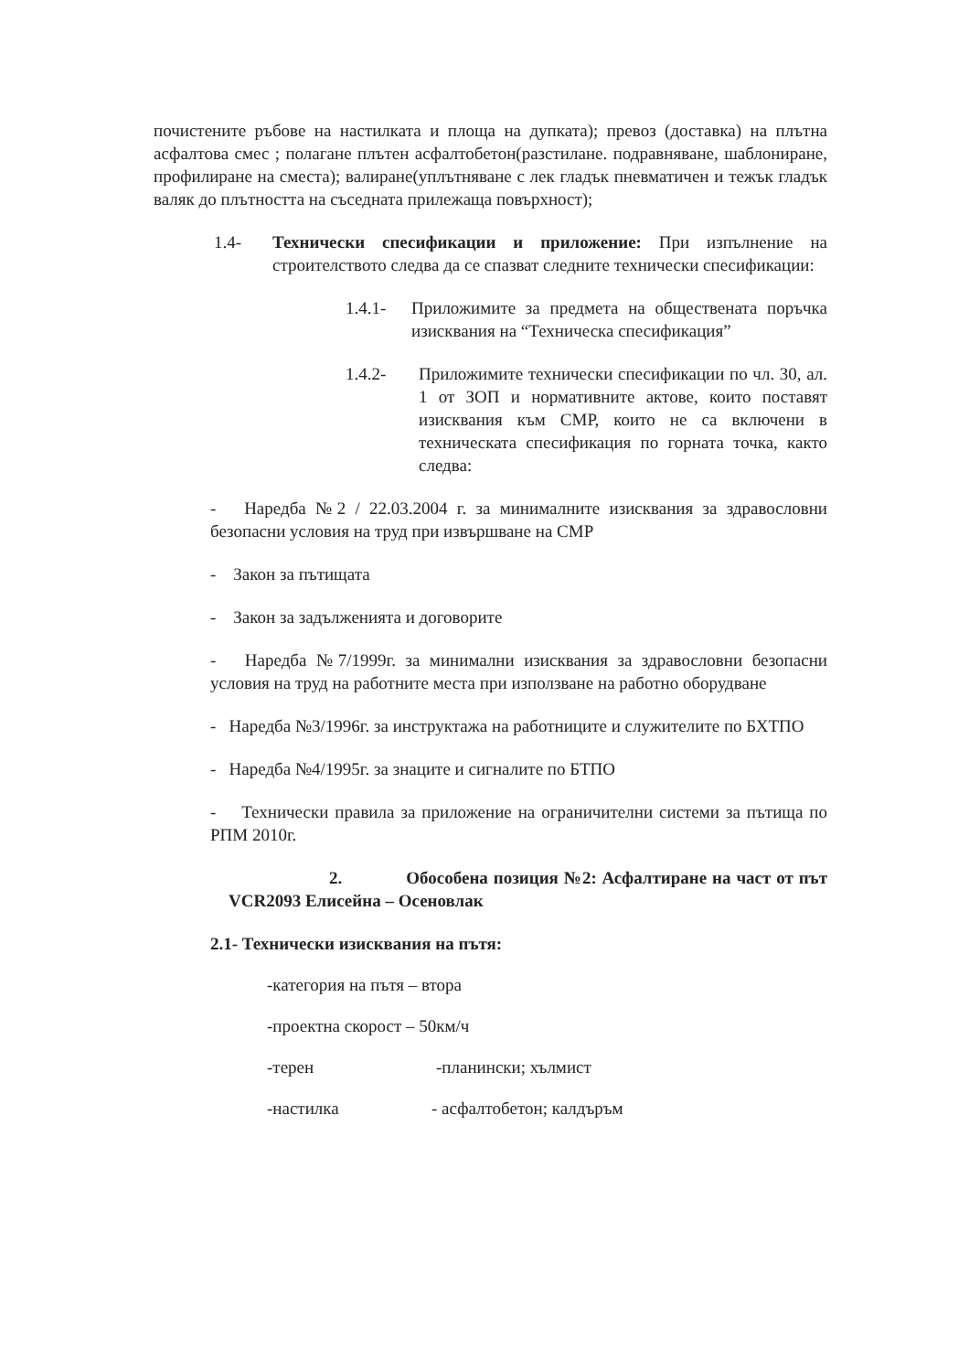почистените ръбове на настилката и площа на дупката); превоз (доставка) на плътна асфалтова смес ; полагане плътен асфалтобетон(разстилане. подравняване, шаблониране, профилиране на сместа); валиране(уплътняване с лек гладък пневматичен и тежък гладък валяк до плътността на съседната прилежаща повърхност);
1.4- Технически спесификации и приложение: При изпълнение на строителството следва да се спазват следните технически спесификации:
1.4.1- Приложимите за предмета на обществената поръчка изисквания на “Техническа спесификация”
1.4.2- Приложимите технически спесификации по чл. 30, ал. 1 от ЗОП и нормативните актове, които поставят изисквания към СМР, които не са включени в техническата спесификация по горната точка, както следва:
- Наредба №2 / 22.03.2004 г. за минималните изисквания за здравословни безопасни условия на труд при извършване на СМР
- Закон за пътищата
- Закон за задълженията и договорите
- Наредба №7/1999г. за минимални изисквания за здравословни безопасни условия на труд на работните места при използване на работно оборудване
- Наредба №3/1996г. за инструктажа на работниците и служителите по БХТПО
- Наредба №4/1995г. за знаците и сигналите по БТПО
- Технически правила за приложение на ограничителни системи за пътища по РПМ 2010г.
2. Обособена позиция №2: Асфалтиране на част от път VCR2093 Елисейна – Осеновлак
2.1- Технически изисквания на пътя:
-категория на пътя – втора
-проектна скорост – 50км/ч
-терен -планински; хълмист
-настилка - асфалтобетон; калдъръм